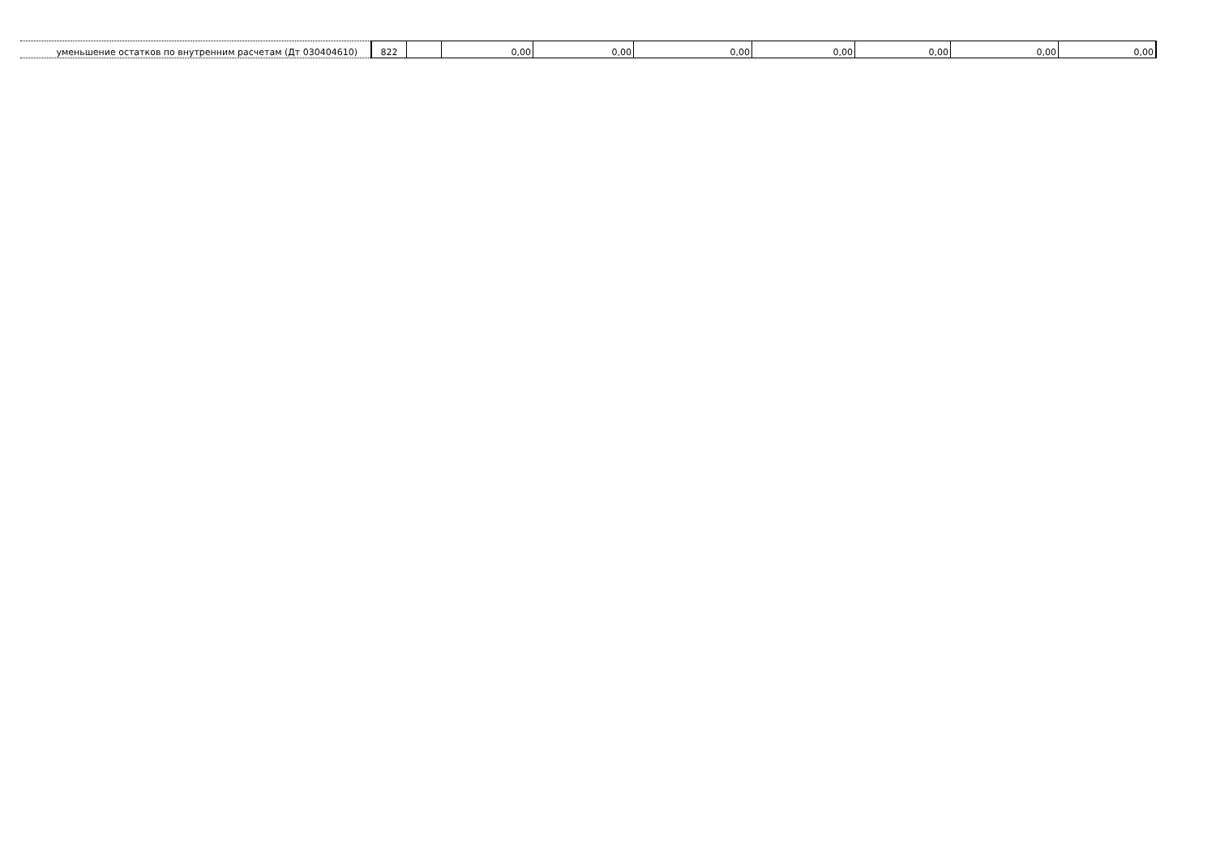| уменьшение остатков по внутренним расчетам (Дт 030404610) | 822 | | 0,00 | 0,00 | 0,00 | 0,00 | 0,00 | 0,00 | 0,00 |